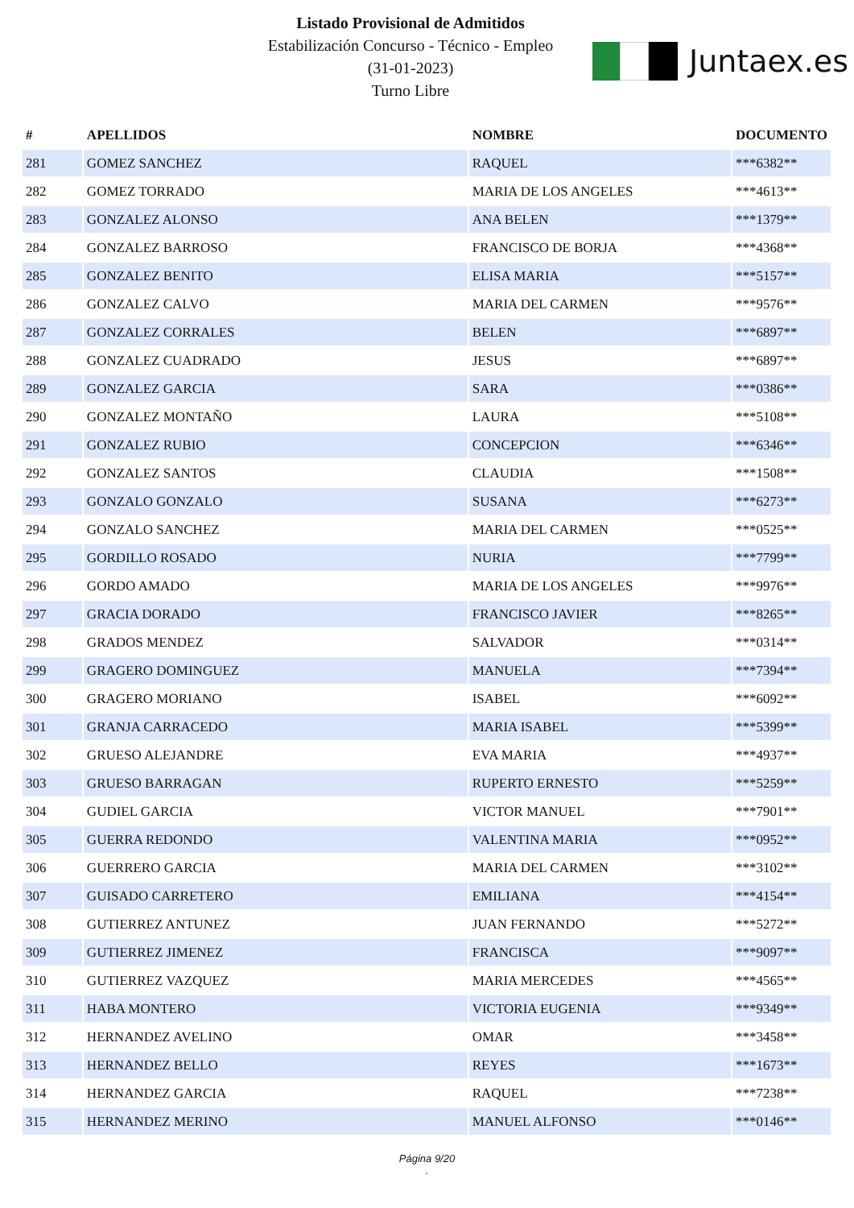Listado Provisional de Admitidos
Estabilización Concurso - Técnico - Empleo
(31-01-2023)
Turno Libre
Juntaex.es
| # | APELLIDOS | NOMBRE | DOCUMENTO |
| --- | --- | --- | --- |
| 281 | GOMEZ SANCHEZ | RAQUEL | ***6382** |
| 282 | GOMEZ TORRADO | MARIA DE LOS ANGELES | ***4613** |
| 283 | GONZALEZ ALONSO | ANA BELEN | ***1379** |
| 284 | GONZALEZ BARROSO | FRANCISCO DE BORJA | ***4368** |
| 285 | GONZALEZ BENITO | ELISA MARIA | ***5157** |
| 286 | GONZALEZ CALVO | MARIA DEL CARMEN | ***9576** |
| 287 | GONZALEZ CORRALES | BELEN | ***6897** |
| 288 | GONZALEZ CUADRADO | JESUS | ***6897** |
| 289 | GONZALEZ GARCIA | SARA | ***0386** |
| 290 | GONZALEZ MONTAÑO | LAURA | ***5108** |
| 291 | GONZALEZ RUBIO | CONCEPCION | ***6346** |
| 292 | GONZALEZ SANTOS | CLAUDIA | ***1508** |
| 293 | GONZALO GONZALO | SUSANA | ***6273** |
| 294 | GONZALO SANCHEZ | MARIA DEL CARMEN | ***0525** |
| 295 | GORDILLO ROSADO | NURIA | ***7799** |
| 296 | GORDO AMADO | MARIA DE LOS ANGELES | ***9976** |
| 297 | GRACIA DORADO | FRANCISCO JAVIER | ***8265** |
| 298 | GRADOS MENDEZ | SALVADOR | ***0314** |
| 299 | GRAGERO DOMINGUEZ | MANUELA | ***7394** |
| 300 | GRAGERO MORIANO | ISABEL | ***6092** |
| 301 | GRANJA CARRACEDO | MARIA ISABEL | ***5399** |
| 302 | GRUESO ALEJANDRE | EVA MARIA | ***4937** |
| 303 | GRUESO BARRAGAN | RUPERTO ERNESTO | ***5259** |
| 304 | GUDIEL GARCIA | VICTOR MANUEL | ***7901** |
| 305 | GUERRA REDONDO | VALENTINA MARIA | ***0952** |
| 306 | GUERRERO GARCIA | MARIA DEL CARMEN | ***3102** |
| 307 | GUISADO CARRETERO | EMILIANA | ***4154** |
| 308 | GUTIERREZ ANTUNEZ | JUAN FERNANDO | ***5272** |
| 309 | GUTIERREZ JIMENEZ | FRANCISCA | ***9097** |
| 310 | GUTIERREZ VAZQUEZ | MARIA MERCEDES | ***4565** |
| 311 | HABA MONTERO | VICTORIA EUGENIA | ***9349** |
| 312 | HERNANDEZ AVELINO | OMAR | ***3458** |
| 313 | HERNANDEZ BELLO | REYES | ***1673** |
| 314 | HERNANDEZ GARCIA | RAQUEL | ***7238** |
| 315 | HERNANDEZ MERINO | MANUEL ALFONSO | ***0146** |
Página 9/20
.